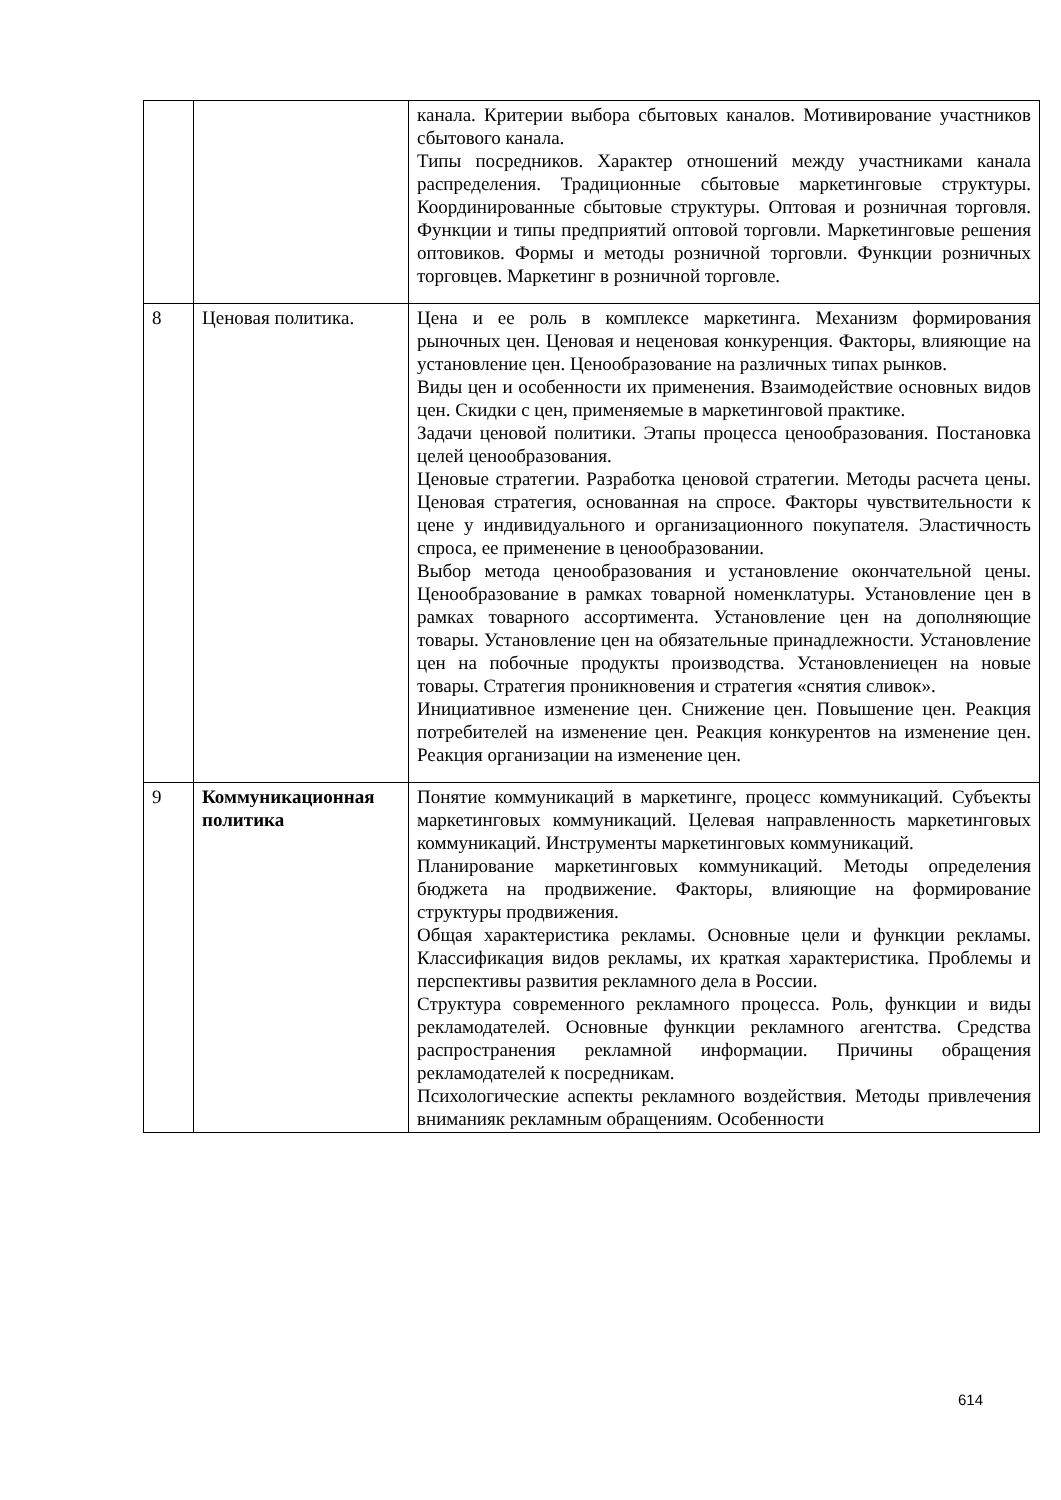| | | канала. Критерии выбора сбытовых каналов. Мотивирование участников сбытового канала. Типы посредников. Характер отношений между участниками канала распределения. Традиционные сбытовые маркетинговые структуры. Координированные сбытовые структуры. Оптовая и розничная торговля. Функции и типы предприятий оптовой торговли. Маркетинговые решения оптовиков. Формы и методы розничной торговли. Функции розничных торговцев. Маркетинг в розничной торговле. |
| 8 | Ценовая политика. | Цена и ее роль в комплексе маркетинга. Механизм формирования рыночных цен. Ценовая и неценовая конкуренция. Факторы, влияющие на установление цен. Ценообразование на различных типах рынков. Виды цен и особенности их применения. Взаимодействие основных видов цен. Скидки с цен, применяемые в маркетинговой практике. Задачи ценовой политики. Этапы процесса ценообразования. Постановка целей ценообразования. Ценовые стратегии. Разработка ценовой стратегии. Методы расчета цены. Ценовая стратегия, основанная на спросе. Факторы чувствительности к цене у индивидуального и организационного покупателя. Эластичность спроса, ее применение в ценообразовании. Выбор метода ценообразования и установление окончательной цены. Ценообразование в рамках товарной номенклатуры. Установление цен в рамках товарного ассортимента. Установление цен на дополняющие товары. Установление цен на обязательные принадлежности. Установление цен на побочные продукты производства. Установлениецен на новые товары. Стратегия проникновения и стратегия «снятия сливок». Инициативное изменение цен. Снижение цен. Повышение цен. Реакция потребителей на изменение цен. Реакция конкурентов на изменение цен. Реакция организации на изменение цен. |
| 9 | Коммуникационная политика | Понятие коммуникаций в маркетинге, процесс коммуникаций. Субъекты маркетинговых коммуникаций. Целевая направленность маркетинговых коммуникаций. Инструменты маркетинговых коммуникаций. Планирование маркетинговых коммуникаций. Методы определения бюджета на продвижение. Факторы, влияющие на формирование структуры продвижения. Общая характеристика рекламы. Основные цели и функции рекламы. Классификация видов рекламы, их краткая характеристика. Проблемы и перспективы развития рекламного дела в России. Структура современного рекламного процесса. Роль, функции и виды рекламодателей. Основные функции рекламного агентства. Средства распространения рекламной информации. Причины обращения рекламодателей к посредникам. Психологические аспекты рекламного воздействия. Методы привлечения вниманияк рекламным обращениям. Особенности |
614